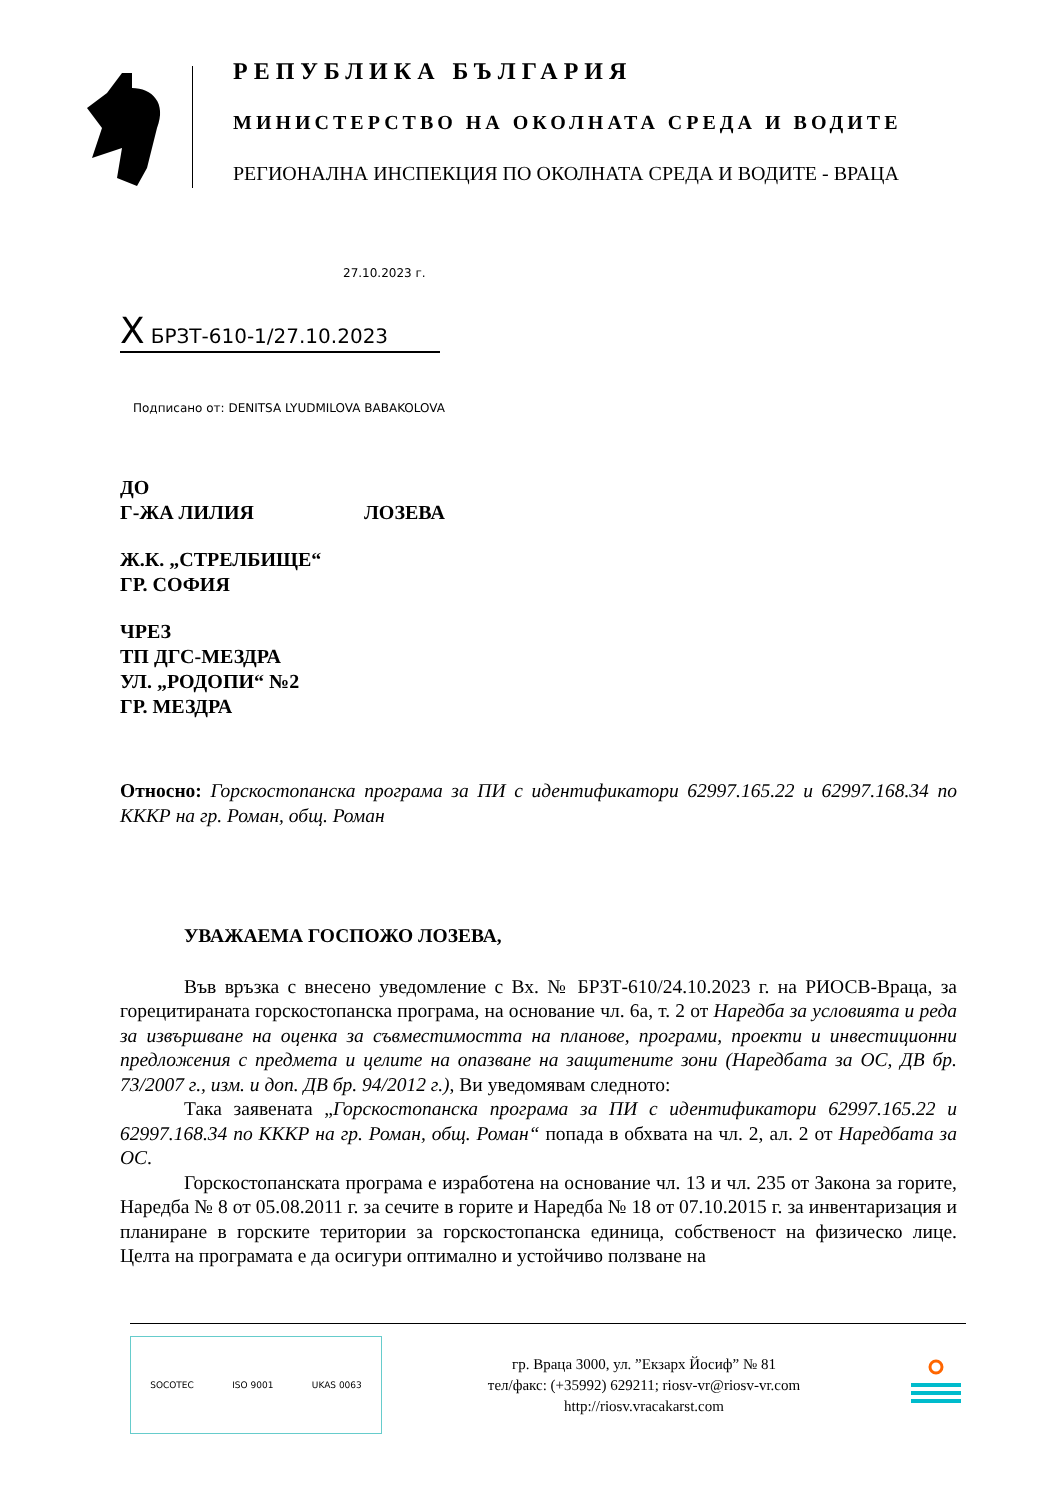РЕПУБЛИКА БЪЛГАРИЯ
МИНИСТЕРСТВО НА ОКОЛНАТА СРЕДА И ВОДИТЕ
РЕГИОНАЛНА ИНСПЕКЦИЯ ПО ОКОЛНАТА СРЕДА И ВОДИТЕ - ВРАЦА
27.10.2023 г.
X БРЗТ-610-1/27.10.2023
Подписано от: DENITSA LYUDMILOVA BABAKOLOVA
ДО
Г-ЖА ЛИЛИЯ ЛОЗЕВА
Ж.К. „СТРЕЛБИЩЕ“
ГР. СОФИЯ
ЧРЕЗ
ТП ДГС-МЕЗДРА
УЛ. „РОДОПИ“ №2
ГР. МЕЗДРА
Относно: Горскостопанска програма за ПИ с идентификатори 62997.165.22 и 62997.168.34 по КККР на гр. Роман, общ. Роман
УВАЖАЕМА ГОСПОЖО ЛОЗЕВА,
Във връзка с внесено уведомление с Вх. № БРЗТ-610/24.10.2023 г. на РИОСВ-Враца, за горецитираната горскостопанска програма, на основание чл. 6а, т. 2 от Наредба за условията и реда за извършване на оценка за съвместимостта на планове, програми, проекти и инвестиционни предложения с предмета и целите на опазване на защитените зони (Наредбата за ОС, ДВ бр. 73/2007 г., изм. и доп. ДВ бр. 94/2012 г.), Ви уведомявам следното:
Така заявената „Горскостопанска програма за ПИ с идентификатори 62997.165.22 и 62997.168.34 по КККР на гр. Роман, общ. Роман“ попада в обхвата на чл. 2, ал. 2 от Наредбата за ОС.
Горскостопанската програма е изработена на основание чл. 13 и чл. 235 от Закона за горите, Наредба № 8 от 05.08.2011 г. за сечите в горите и Наредба № 18 от 07.10.2015 г. за инвентаризация и планиране в горските територии за горскостопанска единица, собственост на физическо лице. Целта на програмата е да осигури оптимално и устойчиво ползване на
SOCOTEC ISO 9001 UKAS 0063
гр. Враца 3000, ул. ”Екзарх Йосиф” № 81
тел/факс: (+35992) 629211; riosv-vr@riosv-vr.com
http://riosv.vracakarst.com